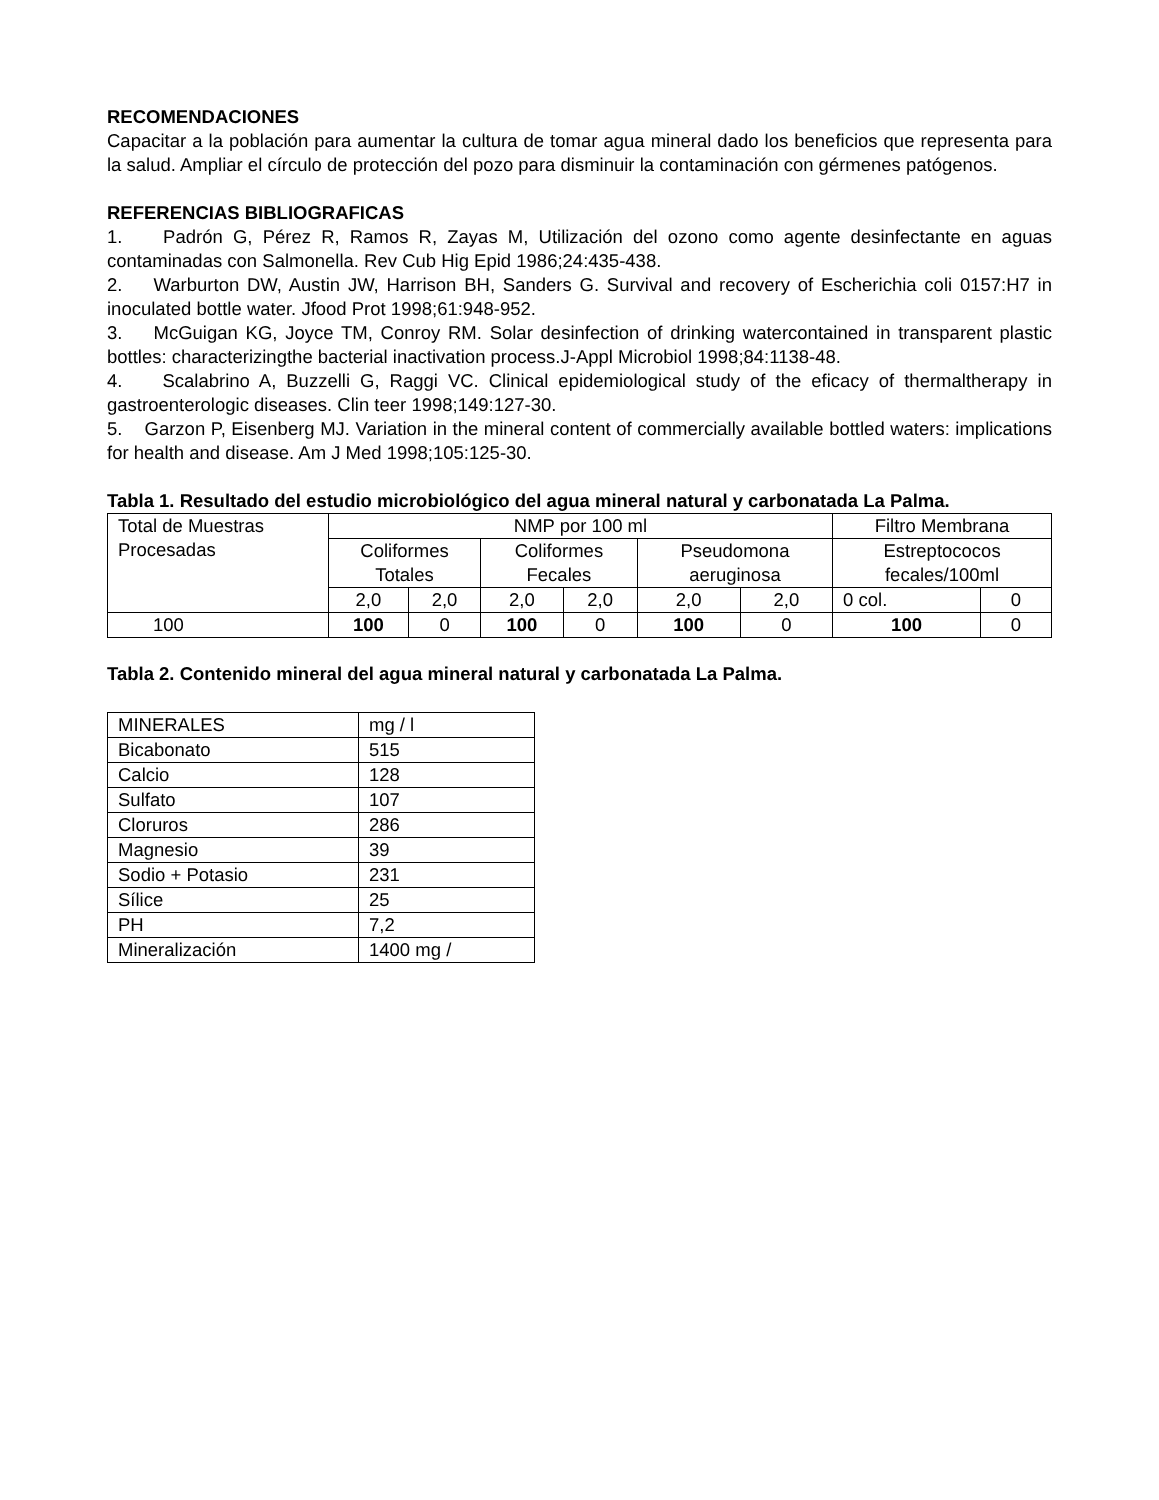RECOMENDACIONES
Capacitar a la población para aumentar la cultura de tomar agua mineral dado los beneficios que representa para la salud. Ampliar el círculo de protección del pozo para disminuir la contaminación con gérmenes patógenos.
REFERENCIAS BIBLIOGRAFICAS
1. Padrón G, Pérez R, Ramos R, Zayas M, Utilización del ozono como agente desinfectante en aguas contaminadas con Salmonella. Rev Cub Hig Epid 1986;24:435-438.
2. Warburton DW, Austin JW, Harrison BH, Sanders G. Survival and recovery of Escherichia coli 0157:H7 in inoculated bottle water. Jfood Prot 1998;61:948-952.
3. McGuigan KG, Joyce TM, Conroy RM. Solar desinfection of drinking watercontained in transparent plastic bottles: characterizingthe bacterial inactivation process.J-Appl Microbiol 1998;84:1138-48.
4. Scalabrino A, Buzzelli G, Raggi VC. Clinical epidemiological study of the eficacy of thermaltherapy in gastroenterologic diseases. Clin teer 1998;149:127-30.
5. Garzon P, Eisenberg MJ. Variation in the mineral content of commercially available bottled waters: implications for health and disease. Am J Med 1998;105:125-30.
Tabla 1. Resultado del estudio microbiológico del agua mineral natural y carbonatada La Palma.
| Total de Muestras Procesadas | NMP por 100 ml | | | | | | Filtro Membrana | |
| | Coliformes Totales | | Coliformes Fecales | | Pseudomona aeruginosa | | Estreptococos fecales/100ml | |
| | 2,0 | 2,0 | 2,0 | 2,0 | 2,0 | 2,0 | 0 col. | 0 |
| 100 | 100 | 0 | 100 | 0 | 100 | 0 | 100 | 0 |
Tabla 2. Contenido mineral del agua mineral natural y carbonatada La Palma.
| MINERALES | mg / l |
| Bicabonato | 515 |
| Calcio | 128 |
| Sulfato | 107 |
| Cloruros | 286 |
| Magnesio | 39 |
| Sodio + Potasio | 231 |
| Sílice | 25 |
| PH | 7,2 |
| Mineralización | 1400 mg / |